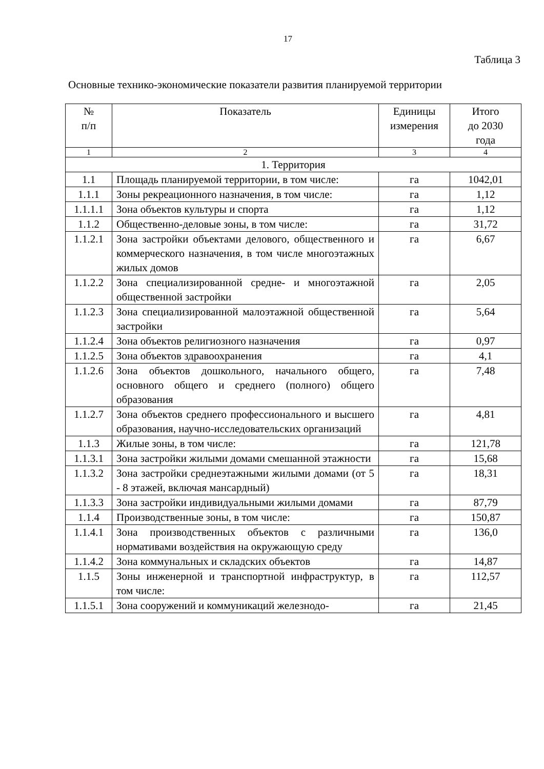17
Таблица 3
Основные технико-экономические показатели развития планируемой территории
| № п/п | Показатель | Единицы измерения | Итого до 2030 года |
| --- | --- | --- | --- |
| 1 | 2 | 3 | 4 |
| 1. Территория | | | |
| 1.1 | Площадь планируемой территории, в том числе: | га | 1042,01 |
| 1.1.1 | Зоны рекреационного назначения, в том числе: | га | 1,12 |
| 1.1.1.1 | Зона объектов культуры и спорта | га | 1,12 |
| 1.1.2 | Общественно-деловые зоны, в том числе: | га | 31,72 |
| 1.1.2.1 | Зона застройки объектами делового, общественного и коммерческого назначения, в том числе многоэтажных жилых домов | га | 6,67 |
| 1.1.2.2 | Зона специализированной средне- и многоэтажной общественной застройки | га | 2,05 |
| 1.1.2.3 | Зона специализированной малоэтажной общественной застройки | га | 5,64 |
| 1.1.2.4 | Зона объектов религиозного назначения | га | 0,97 |
| 1.1.2.5 | Зона объектов здравоохранения | га | 4,1 |
| 1.1.2.6 | Зона объектов дошкольного, начального общего, основного общего и среднего (полного) общего образования | га | 7,48 |
| 1.1.2.7 | Зона объектов среднего профессионального и высшего образования, научно-исследовательских организаций | га | 4,81 |
| 1.1.3 | Жилые зоны, в том числе: | га | 121,78 |
| 1.1.3.1 | Зона застройки жилыми домами смешанной этажности | га | 15,68 |
| 1.1.3.2 | Зона застройки среднеэтажными жилыми домами (от 5 - 8 этажей, включая мансардный) | га | 18,31 |
| 1.1.3.3 | Зона застройки индивидуальными жилыми домами | га | 87,79 |
| 1.1.4 | Производственные зоны, в том числе: | га | 150,87 |
| 1.1.4.1 | Зона производственных объектов с различными нормативами воздействия на окружающую среду | га | 136,0 |
| 1.1.4.2 | Зона коммунальных и складских объектов | га | 14,87 |
| 1.1.5 | Зоны инженерной и транспортной инфраструктур, в том числе: | га | 112,57 |
| 1.1.5.1 | Зона сооружений и коммуникаций железнодо- | га | 21,45 |